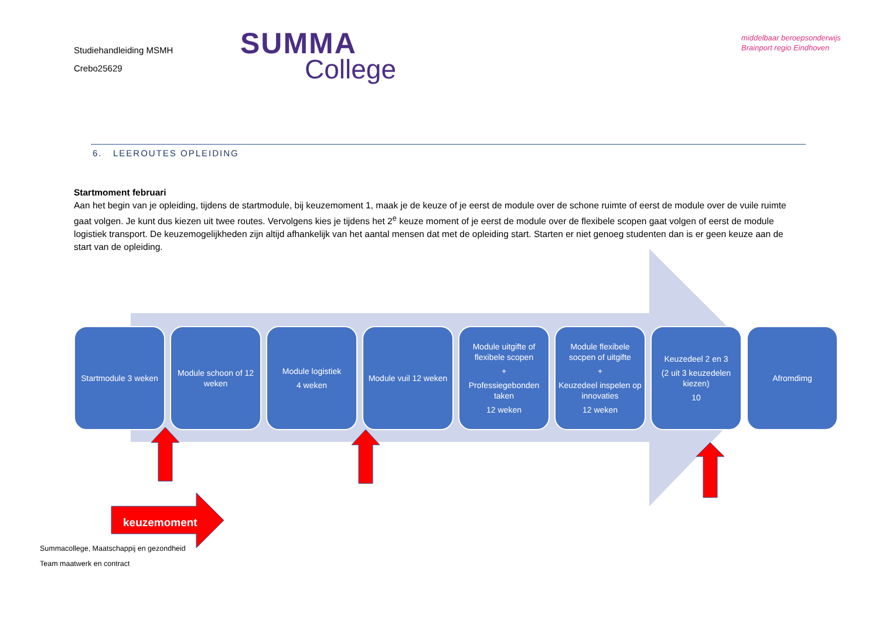Studiehandleiding MSMH
Crebo25629
SUMMA
College
middelbaar beroepsonderwijs
Brainport regio Eindhoven
6. LEEROUTES OPLEIDING
Startmoment februari
Aan het begin van je opleiding, tijdens de startmodule, bij keuzemoment 1, maak je de keuze of je eerst de module over de schone ruimte of eerst de module over de vuile ruimte gaat volgen. Je kunt dus kiezen uit twee routes. Vervolgens kies je tijdens het 2<sup>e</sup> keuze moment of je eerst de module over de flexibele scopen gaat volgen of eerst de module logistiek transport. De keuzemogelijkheden zijn altijd afhankelijk van het aantal mensen dat met de opleiding start. Starten er niet genoeg studenten dan is er geen keuze aan de start van de opleiding.
keuzemoment
Startmodule 3 weken
Module schoon of 12 weken
Module logistiek
4 weken
Module vuil 12 weken
Module uitgifte of flexibele scopen
+
Professiegebonden taken
12 weken
Module flexibele socpen of uitgifte
+
Keuzedeel inspelen op innovaties
12 weken
Keuzedeel 2 en 3
(2 uit 3 keuzedelen kiezen)
10
Afromdimg
Summacollege, Maatschappij en gezondheid
Team maatwerk en contract